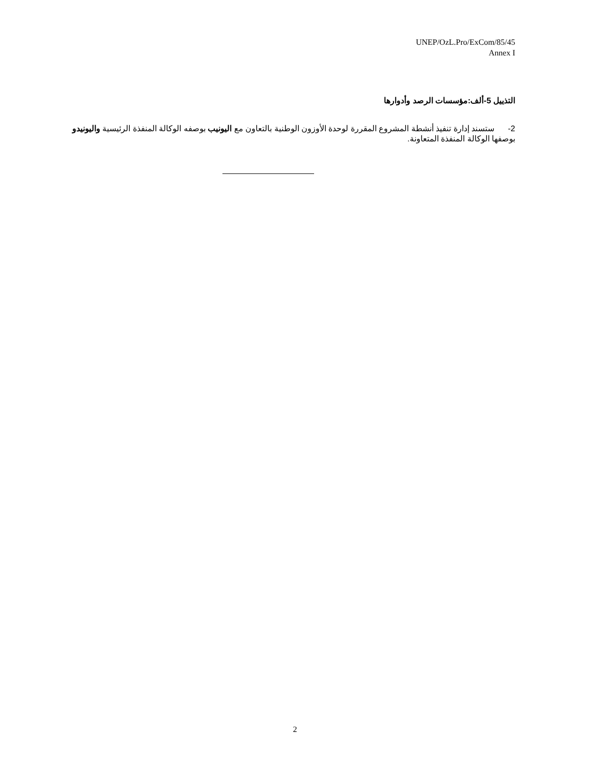UNEP/OzL.Pro/ExCom/85/45
Annex I
التذييل 5-ألف:مؤسسات الرصد وأدوارها
2- ستسند إدارة تنفيذ أنشطة المشروع المقررة لوحدة الأوزون الوطنية بالتعاون مع اليونيب بوصفه الوكالة المنفذة الرئيسية واليونيدو بوصفها الوكالة المنفذة المتعاونة.
2